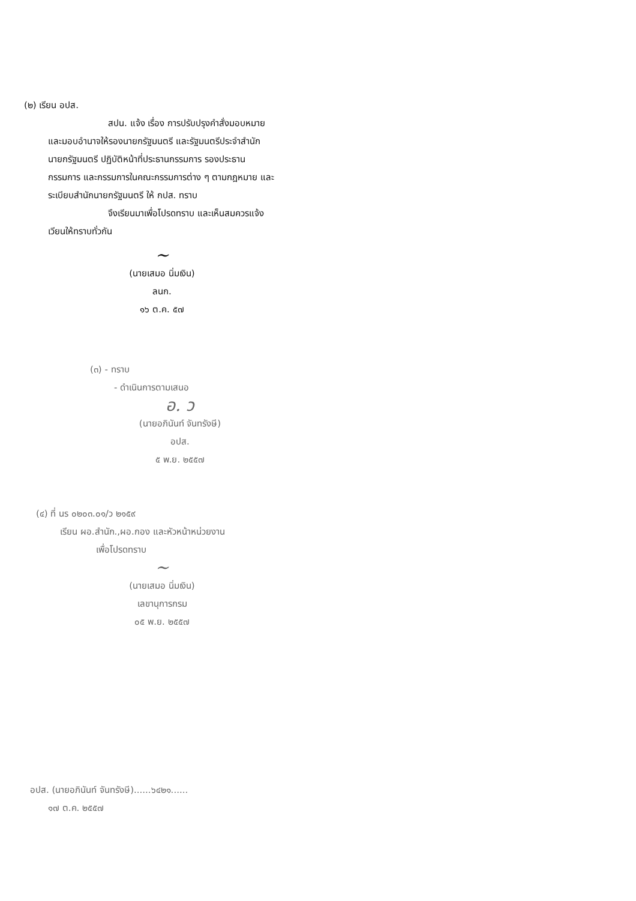(๒) เรียน อปส.
สปน. แจ้ง เรื่อง การปรับปรุงคำสั่งมอบหมาย และมอบอำนาจให้รองนายกรัฐมนตรี และรัฐมนตรีประจำสำนักนายกรัฐมนตรี ปฏิบัติหน้าที่ประธานกรรมการ รองประธานกรรมการ และกรรมการในคณะกรรมการต่าง ๆ ตามกฎหมาย และระเบียบสำนักนายกรัฐมนตรี ให้ กปส. ทราบ
จึงเรียนมาเพื่อโปรดทราบ และเห็นสมควรแจ้งเวียนให้ทราบทั่วกัน
~
(นายเสมอ นิ่มเงิน)
ลนก.
๑๖ ต.ค. ๕๗
(๓) - ทราบ
- ดำเนินการตามเสนอ
อ. ว
(นายอภินันท์ จันทรังษี)
อปส.
๕ พ.ย. ๒๕๕๗
(๔) ที่ นร ๐๒๐๓.๐๑/ว ๒๑๕๙
เรียน ผอ.สำนัก.,ผอ.กอง และหัวหน้าหน่วยงาน
เพื่อโปรดทราบ
~
(นายเสมอ นิ่มเงิน)
เลขานุการกรม
๐๕ พ.ย. ๒๕๕๗
อปส. (นายอภินันท์ จันทรังษี)......๖๔๒๑......
๑๗ ต.ค. ๒๕๕๗